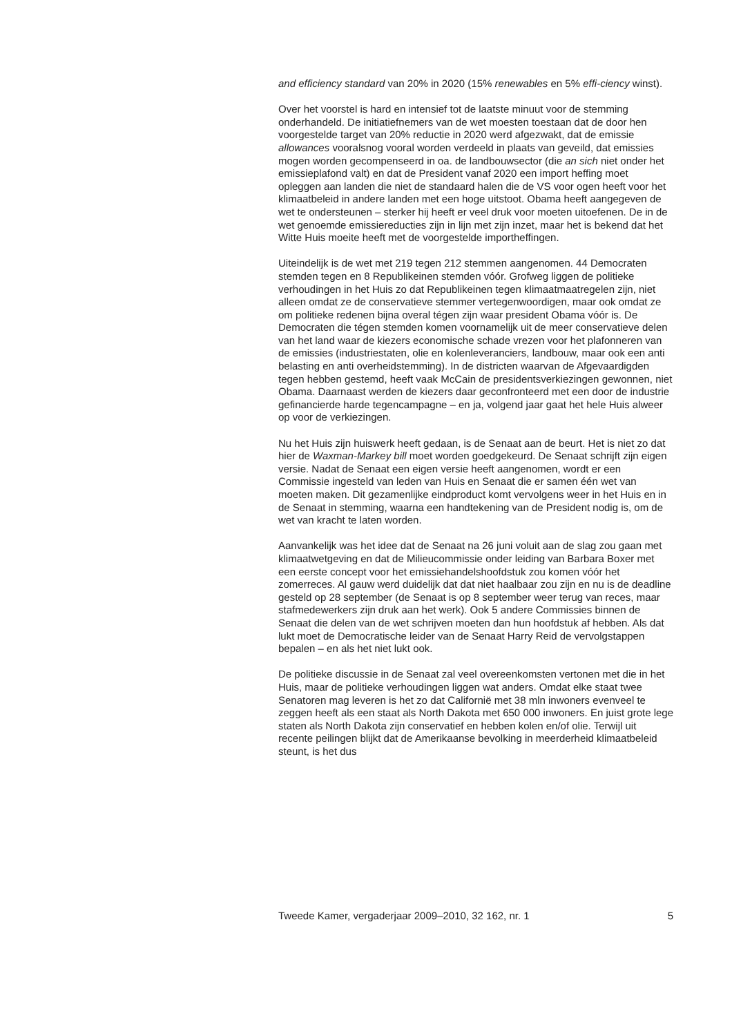and efficiency standard van 20% in 2020 (15% renewables en 5% effi-ciency winst).
Over het voorstel is hard en intensief tot de laatste minuut voor de stemming onderhandeld. De initiatiefnemers van de wet moesten toestaan dat de door hen voorgestelde target van 20% reductie in 2020 werd afgezwakt, dat de emissie allowances vooralsnog vooral worden verdeeld in plaats van geveild, dat emissies mogen worden gecompenseerd in oa. de landbouwsector (die an sich niet onder het emissieplafond valt) en dat de President vanaf 2020 een import heffing moet opleggen aan landen die niet de standaard halen die de VS voor ogen heeft voor het klimaatbeleid in andere landen met een hoge uitstoot. Obama heeft aangegeven de wet te ondersteunen – sterker hij heeft er veel druk voor moeten uitoefenen. De in de wet genoemde emissiereducties zijn in lijn met zijn inzet, maar het is bekend dat het Witte Huis moeite heeft met de voorgestelde importheffingen.
Uiteindelijk is de wet met 219 tegen 212 stemmen aangenomen. 44 Democraten stemden tegen en 8 Republikeinen stemden vóór. Grofweg liggen de politieke verhoudingen in het Huis zo dat Republikeinen tegen klimaatmaatregelen zijn, niet alleen omdat ze de conservatieve stemmer vertegenwoordigen, maar ook omdat ze om politieke redenen bijna overal tégen zijn waar president Obama vóór is. De Democraten die tégen stemden komen voornamelijk uit de meer conservatieve delen van het land waar de kiezers economische schade vrezen voor het plafonneren van de emissies (industriestaten, olie en kolenleveranciers, landbouw, maar ook een anti belasting en anti overheidstemming). In de districten waarvan de Afgevaardigden tegen hebben gestemd, heeft vaak McCain de presidentsverkiezingen gewonnen, niet Obama. Daarnaast werden de kiezers daar geconfronteerd met een door de industrie gefinancierde harde tegencampagne – en ja, volgend jaar gaat het hele Huis alweer op voor de verkiezingen.
Nu het Huis zijn huiswerk heeft gedaan, is de Senaat aan de beurt. Het is niet zo dat hier de Waxman-Markey bill moet worden goedgekeurd. De Senaat schrijft zijn eigen versie. Nadat de Senaat een eigen versie heeft aangenomen, wordt er een Commissie ingesteld van leden van Huis en Senaat die er samen één wet van moeten maken. Dit gezamenlijke eindproduct komt vervolgens weer in het Huis en in de Senaat in stemming, waarna een handtekening van de President nodig is, om de wet van kracht te laten worden.
Aanvankelijk was het idee dat de Senaat na 26 juni voluit aan de slag zou gaan met klimaatwetgeving en dat de Milieucommissie onder leiding van Barbara Boxer met een eerste concept voor het emissiehandelshoofdstuk zou komen vóór het zomerreces. Al gauw werd duidelijk dat dat niet haalbaar zou zijn en nu is de deadline gesteld op 28 september (de Senaat is op 8 september weer terug van reces, maar stafmedewerkers zijn druk aan het werk). Ook 5 andere Commissies binnen de Senaat die delen van de wet schrijven moeten dan hun hoofdstuk af hebben. Als dat lukt moet de Democratische leider van de Senaat Harry Reid de vervolgstappen bepalen – en als het niet lukt ook.
De politieke discussie in de Senaat zal veel overeenkomsten vertonen met die in het Huis, maar de politieke verhoudingen liggen wat anders. Omdat elke staat twee Senatoren mag leveren is het zo dat Californië met 38 mln inwoners evenveel te zeggen heeft als een staat als North Dakota met 650 000 inwoners. En juist grote lege staten als North Dakota zijn conservatief en hebben kolen en/of olie. Terwijl uit recente peilingen blijkt dat de Amerikaanse bevolking in meerderheid klimaatbeleid steunt, is het dus
Tweede Kamer, vergaderjaar 2009–2010, 32 162, nr. 1 5